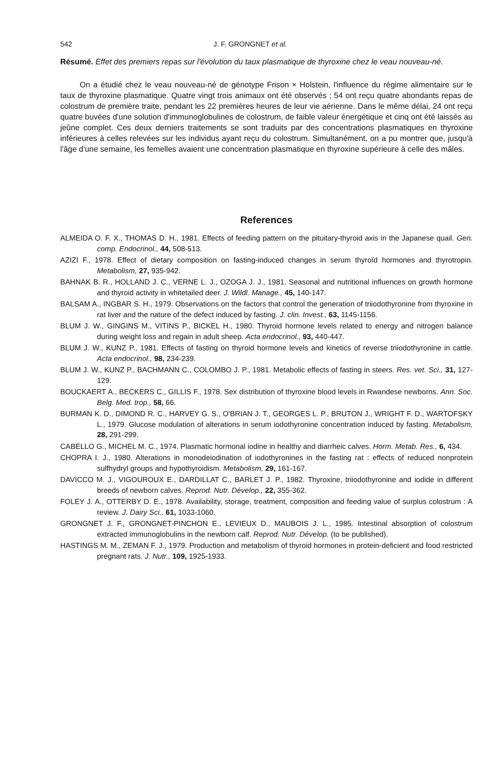542 J. F. GRONGNET et al.
Résumé. Effet des premiers repas sur l'évolution du taux plasmatique de thyroxine chez le veau nouveau-né.
On a étudié chez le veau nouveau-né de génotype Frison × Holstein, l'influence du régime alimentaire sur le taux de thyroxine plasmatique. Quatre vingt trois animaux ont été observés ; 54 ont reçu quatre abondants repas de colostrum de première traite, pendant les 22 premières heures de leur vie aérienne. Dans le même délai, 24 ont reçu quatre buvées d'une solution d'immunoglobulines de colostrum, de faible valeur énergétique et cinq ont été laissés au jeûne complet. Ces deux derniers traitements se sont traduits par des concentrations plasmatiques en thyroxine inférieures à celles relevées sur les individus ayant reçu du colostrum. Simultanément, on a pu montrer que, jusqu'à l'âge d'une semaine, les femelles avaient une concentration plasmatique en thyroxine supérieure à celle des mâles.
References
ALMEIDA O. F. X., THOMAS D. H., 1981. Effects of feeding pattern on the pituitary-thyroid axis in the Japanese quail. Gen. comp. Endocrinol., 44, 508-513.
AZIZI F., 1978. Effect of dietary composition on fasting-induced changes in serum thyroïd hormones and thyrotropin. Metabolism, 27, 935-942.
BAHNAK B. R., HOLLAND J. C., VERNE L. J., OZOGA J. J., 1981. Seasonal and nutritional influences on growth hormone and thyroid activity in whitetailed deer. J. Wildl. Manage., 45, 140-147.
BALSAM A., INGBAR S. H., 1979. Observations on the factors that control the generation of triiodothyronine from thyroxine in rat liver and the nature of the defect induced by fasting. J. clin. Invest., 63, 1145-1156.
BLUM J. W., GINGINS M., VITINS P., BICKEL H., 1980. Thyroid hormone levels related to energy and nitrogen balance during weight loss and regain in adult sheep. Acta endocrinol., 93, 440-447.
BLUM J. W., KUNZ P., 1981. Effects of fasting on thyroid hormone levels and kinetics of reverse triiodothyronine in cattle. Acta endocrinol., 98, 234-239.
BLUM J. W., KUNZ P., BACHMANN C., COLOMBO J. P., 1981. Metabolic effects of fasting in steers. Res. vet. Sci., 31, 127-129.
BOUCKAERT A., BECKERS C., GILLIS F., 1978. Sex distribution of thyroxine blood levels in Rwandese newborns. Ann. Soc. Belg. Med. trop., 58, 66.
BURMAN K. D., DIMOND R. C., HARVEY G. S., O'BRIAN J. T., GEORGES L. P., BRUTON J., WRIGHT F. D., WARTOFSKY L., 1979. Glucose modulation of alterations in serum iodothyronine concentration induced by fasting. Metabolism, 28, 291-299.
CABELLO G., MICHEL M. C., 1974. Plasmatic hormonal iodine in healthy and diarrheic calves. Horm. Metab. Res., 6, 434.
CHOPRA I. J., 1980. Alterations in monodeiodination of iodothyronines in the fasting rat : effects of reduced nonprotein sulfhydryl groups and hypothyroidism. Metabolism, 29, 161-167.
DAVICCO M. J., VIGOUROUX E., DARDILLAT C., BARLET J. P., 1982. Thyroxine, triiodothyronine and iodide in different breeds of newborn calves. Reprod. Nutr. Dévelop., 22, 355-362.
FOLEY J. A., OTTERBY D. E., 1978. Availability, storage, treatment, composition and feeding value of surplus colostrum : A review. J. Dairy Sci., 61, 1033-1060.
GRONGNET J. F., GRONGNET-PINCHON E., LEVIEUX D., MAUBOIS J. L., 1985. Intestinal absorption of colostrum extracted immunoglobulins in the newborn calf. Reprod. Nutr. Dévelop. (to be published).
HASTINGS M. M., ZEMAN F. J., 1979. Production and metabolism of thyroid hormones in protein-deficient and food restricted pregnant rats. J. Nutr., 109, 1925-1933.